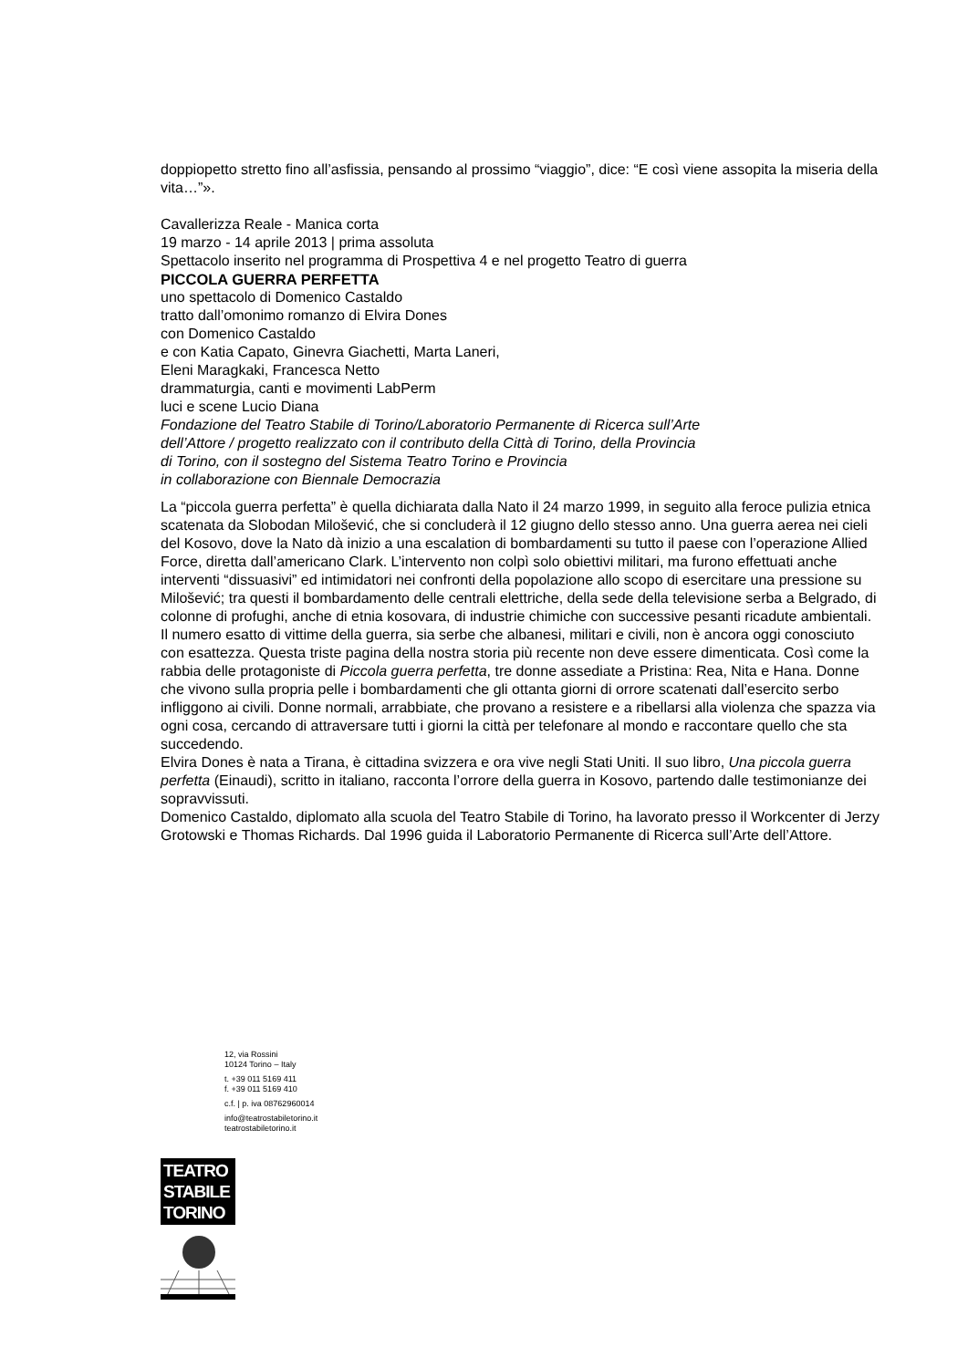doppiopetto stretto fino all’asfissia, pensando al prossimo “viaggio”, dice: “E così viene assopita la miseria della vita…”».
Cavallerizza Reale - Manica corta
19 marzo - 14 aprile 2013 | prima assoluta
Spettacolo inserito nel programma di Prospettiva 4 e nel progetto Teatro di guerra
PICCOLA GUERRA PERFETTA
uno spettacolo di Domenico Castaldo
tratto dall’omonimo romanzo di Elvira Dones
con Domenico Castaldo
e con Katia Capato, Ginevra Giachetti, Marta Laneri,
Eleni Maragkaki, Francesca Netto
drammaturgia, canti e movimenti LabPerm
luci e scene Lucio Diana
Fondazione del Teatro Stabile di Torino/Laboratorio Permanente di Ricerca sull’Arte
dell’Attore / progetto realizzato con il contributo della Città di Torino, della Provincia
di Torino, con il sostegno del Sistema Teatro Torino e Provincia
in collaborazione con Biennale Democrazia
La “piccola guerra perfetta” è quella dichiarata dalla Nato il 24 marzo 1999, in seguito alla feroce pulizia etnica scatenata da Slobodan Milošević, che si concluderà il 12 giugno dello stesso anno. Una guerra aerea nei cieli del Kosovo, dove la Nato dà inizio a una escalation di bombardamenti su tutto il paese con l’operazione Allied Force, diretta dall’americano Clark. L’intervento non colpì solo obiettivi militari, ma furono effettuati anche interventi “dissuasivi” ed intimidatori nei confronti della popolazione allo scopo di esercitare una pressione su Milošević; tra questi il bombardamento delle centrali elettriche, della sede della televisione serba a Belgrado, di colonne di profughi, anche di etnia kosovara, di industrie chimiche con successive pesanti ricadute ambientali. Il numero esatto di vittime della guerra, sia serbe che albanesi, militari e civili, non è ancora oggi conosciuto con esattezza. Questa triste pagina della nostra storia più recente non deve essere dimenticata. Così come la rabbia delle protagoniste di Piccola guerra perfetta, tre donne assediate a Pristina: Rea, Nita e Hana. Donne che vivono sulla propria pelle i bombardamenti che gli ottanta giorni di orrore scatenati dall’esercito serbo infliggono ai civili. Donne normali, arrabbiate, che provano a resistere e a ribellarsi alla violenza che spazza via ogni cosa, cercando di attraversare tutti i giorni la città per telefonare al mondo e raccontare quello che sta succedendo.
Elvira Dones è nata a Tirana, è cittadina svizzera e ora vive negli Stati Uniti. Il suo libro, Una piccola guerra perfetta (Einaudi), scritto in italiano, racconta l’orrore della guerra in Kosovo, partendo dalle testimonianze dei sopravvissuti.
Domenico Castaldo, diplomato alla scuola del Teatro Stabile di Torino, ha lavorato presso il Workcenter di Jerzy Grotowski e Thomas Richards. Dal 1996 guida il Laboratorio Permanente di Ricerca sull’Arte dell’Attore.
12, via Rossini
10124 Torino – Italy
t. +39 011 5169 411
f. +39 011 5169 410
c.f. | p. iva 08762960014
info@teatrostabiletorino.it
teatrostabiletorino.it
TEATRO
STABILE
TORINO